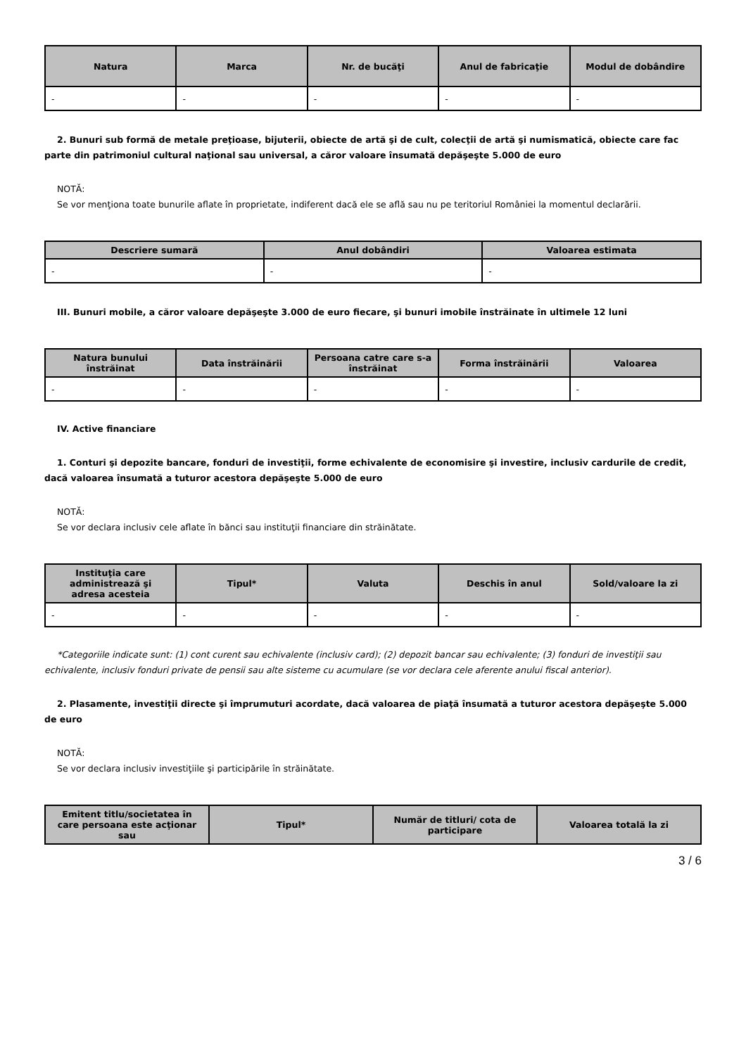| Natura | Marca | Nr. de bucăţi | Anul de fabricaţie | Modul de dobândire |
| --- | --- | --- | --- | --- |
| - | - | - | - | - |
2. Bunuri sub formă de metale preţioase, bijuterii, obiecte de artă şi de cult, colecţii de artă şi numismatică, obiecte care fac parte din patrimoniul cultural naţional sau universal, a căror valoare însumată depăşeşte 5.000 de euro
NOTĂ:
Se vor menţiona toate bunurile aflate în proprietate, indiferent dacă ele se află sau nu pe teritoriul României la momentul declarării.
| Descriere sumară | Anul dobândiri | Valoarea estimata |
| --- | --- | --- |
| - | - | - |
III. Bunuri mobile, a căror valoare depăşeşte 3.000 de euro fiecare, şi bunuri imobile înstrăinate în ultimele 12 luni
| Natura bunului înstrăinat | Data înstrăinării | Persoana catre care s-a înstrăinat | Forma înstrăinării | Valoarea |
| --- | --- | --- | --- | --- |
| - | - | - | - | - |
IV. Active financiare
1. Conturi şi depozite bancare, fonduri de investiţii, forme echivalente de economisire şi investire, inclusiv cardurile de credit, dacă valoarea însumată a tuturor acestora depăşeşte 5.000 de euro
NOTĂ:
Se vor declara inclusiv cele aflate în bănci sau instituţii financiare din străinătate.
| Instituţia care administrează şi adresa acesteia | Tipul* | Valuta | Deschis în anul | Sold/valoare la zi |
| --- | --- | --- | --- | --- |
| - | - | - | - | - |
*Categoriile indicate sunt: (1) cont curent sau echivalente (inclusiv card); (2) depozit bancar sau echivalente; (3) fonduri de investiţii sau echivalente, inclusiv fonduri private de pensii sau alte sisteme cu acumulare (se vor declara cele aferente anului fiscal anterior).
2. Plasamente, investiţii directe şi împrumuturi acordate, dacă valoarea de piaţă însumată a tuturor acestora depăşeşte 5.000 de euro
NOTĂ:
Se vor declara inclusiv investiţiile şi participările în străinătate.
| Emitent titlu/societatea în care persoana este acţionar sau | Tipul* | Număr de titluri/ cota de participare | Valoarea totală la zi |
| --- | --- | --- | --- |
3 / 6